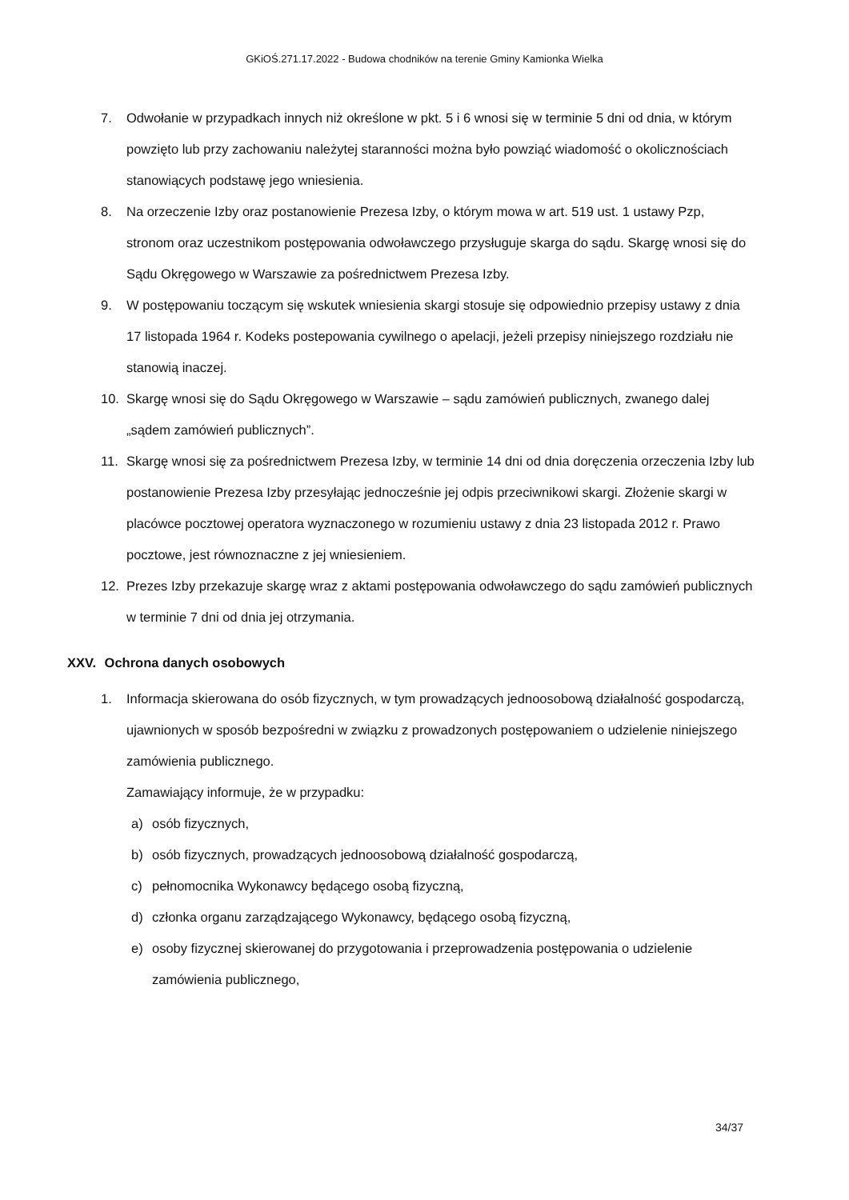GKiOŚ.271.17.2022 - Budowa chodników na terenie Gminy Kamionka Wielka
7. Odwołanie w przypadkach innych niż określone w pkt. 5 i 6 wnosi się w terminie 5 dni od dnia, w którym powzięto lub przy zachowaniu należytej staranności można było powziąć wiadomość o okolicznościach stanowiących podstawę jego wniesienia.
8. Na orzeczenie Izby oraz postanowienie Prezesa Izby, o którym mowa w art. 519 ust. 1 ustawy Pzp, stronom oraz uczestnikom postępowania odwoławczego przysługuje skarga do sądu. Skargę wnosi się do Sądu Okręgowego w Warszawie za pośrednictwem Prezesa Izby.
9. W postępowaniu toczącym się wskutek wniesienia skargi stosuje się odpowiednio przepisy ustawy z dnia 17 listopada 1964 r. Kodeks postepowania cywilnego o apelacji, jeżeli przepisy niniejszego rozdziału nie stanowią inaczej.
10. Skargę wnosi się do Sądu Okręgowego w Warszawie – sądu zamówień publicznych, zwanego dalej „sądem zamówień publicznych”.
11. Skargę wnosi się za pośrednictwem Prezesa Izby, w terminie 14 dni od dnia doręczenia orzeczenia Izby lub postanowienie Prezesa Izby przesyłając jednocześnie jej odpis przeciwnikowi skargi. Złożenie skargi w placówce pocztowej operatora wyznaczonego w rozumieniu ustawy z dnia 23 listopada 2012 r. Prawo pocztowe, jest równoznaczne z jej wniesieniem.
12. Prezes Izby przekazuje skargę wraz z aktami postępowania odwoławczego do sądu zamówień publicznych w terminie 7 dni od dnia jej otrzymania.
XXV. Ochrona danych osobowych
1. Informacja skierowana do osób fizycznych, w tym prowadzących jednoosobową działalność gospodarczą, ujawnionych w sposób bezpośredni w związku z prowadzonych postępowaniem o udzielenie niniejszego zamówienia publicznego.
Zamawiający informuje, że w przypadku:
a) osób fizycznych,
b) osób fizycznych, prowadzących jednoosobową działalność gospodarczą,
c) pełnomocnika Wykonawcy będącego osobą fizyczną,
d) członka organu zarządzającego Wykonawcy, będącego osobą fizyczną,
e) osoby fizycznej skierowanej do przygotowania i przeprowadzenia postępowania o udzielenie zamówienia publicznego,
34/37